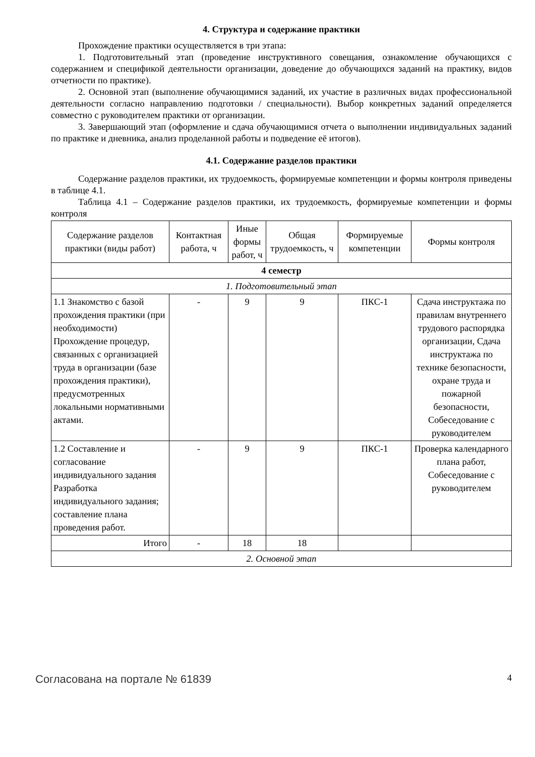4. Структура и содержание практики
Прохождение практики осуществляется в три этапа:
1. Подготовительный этап (проведение инструктивного совещания, ознакомление обучающихся с содержанием и спецификой деятельности организации, доведение до обучающихся заданий на практику, видов отчетности по практике).
2. Основной этап (выполнение обучающимися заданий, их участие в различных видах профессиональной деятельности согласно направлению подготовки / специальности). Выбор конкретных заданий определяется совместно с руководителем практики от организации.
3. Завершающий этап (оформление и сдача обучающимися отчета о выполнении индивидуальных заданий по практике и дневника, анализ проделанной работы и подведение её итогов).
4.1. Содержание разделов практики
Содержание разделов практики, их трудоемкость, формируемые компетенции и формы контроля приведены в таблице 4.1.
Таблица 4.1 – Содержание разделов практики, их трудоемкость, формируемые компетенции и формы контроля
| Содержание разделов практики (виды работ) | Контактная работа, ч | Иные формы работ, ч | Общая трудоемкость, ч | Формируемые компетенции | Формы контроля |
| --- | --- | --- | --- | --- | --- |
| 4 семестр | | | | | |
| 1. Подготовительный этап | | | | | |
| 1.1 Знакомство с базой прохождения практики (при необходимости) Прохождение процедур, связанных с организацией труда в организации (базе прохождения практики), предусмотренных локальными нормативными актами. | - | 9 | 9 | ПКС-1 | Сдача инструктажа по правилам внутреннего трудового распорядка организации, Сдача инструктажа по технике безопасности, охране труда и пожарной безопасности, Собеседование с руководителем |
| 1.2 Составление и согласование индивидуального задания Разработка индивидуального задания; составление плана проведения работ. | - | 9 | 9 | ПКС-1 | Проверка календарного плана работ, Собеседование с руководителем |
| Итого | - | 18 | 18 | | |
| 2. Основной этап | | | | | |
Согласована на портале № 61839 4